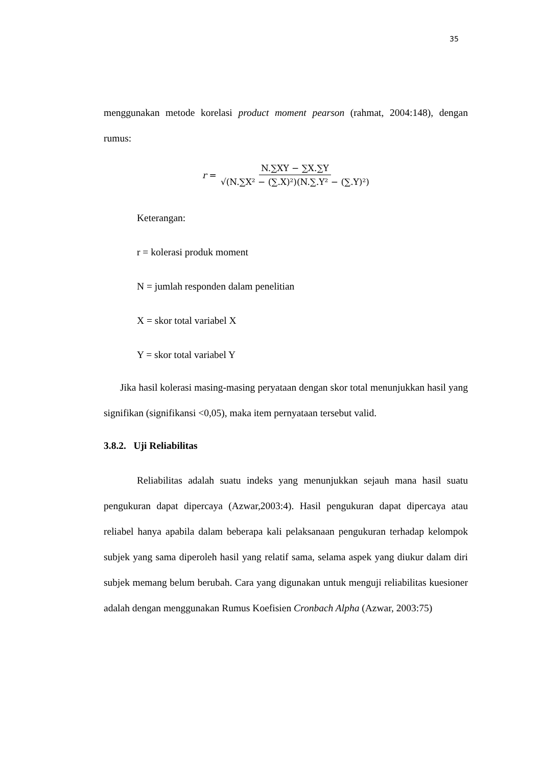35
menggunakan metode korelasi product moment pearson (rahmat, 2004:148), dengan rumus:
r = N.∑XY − ∑X.∑Y √(N.∑X² − (∑.X)²)(N.∑.Y² − (∑.Y)²)
Keterangan:
r = kolerasi produk moment
N = jumlah responden dalam penelitian
X = skor total variabel X
Y = skor total variabel Y
Jika hasil kolerasi masing-masing peryataan dengan skor total menunjukkan hasil yang signifikan (signifikansi <0,05), maka item pernyataan tersebut valid.
3.8.2. Uji Reliabilitas
Reliabilitas adalah suatu indeks yang menunjukkan sejauh mana hasil suatu pengukuran dapat dipercaya (Azwar,2003:4). Hasil pengukuran dapat dipercaya atau reliabel hanya apabila dalam beberapa kali pelaksanaan pengukuran terhadap kelompok subjek yang sama diperoleh hasil yang relatif sama, selama aspek yang diukur dalam diri subjek memang belum berubah. Cara yang digunakan untuk menguji reliabilitas kuesioner adalah dengan menggunakan Rumus Koefisien Cronbach Alpha (Azwar, 2003:75)